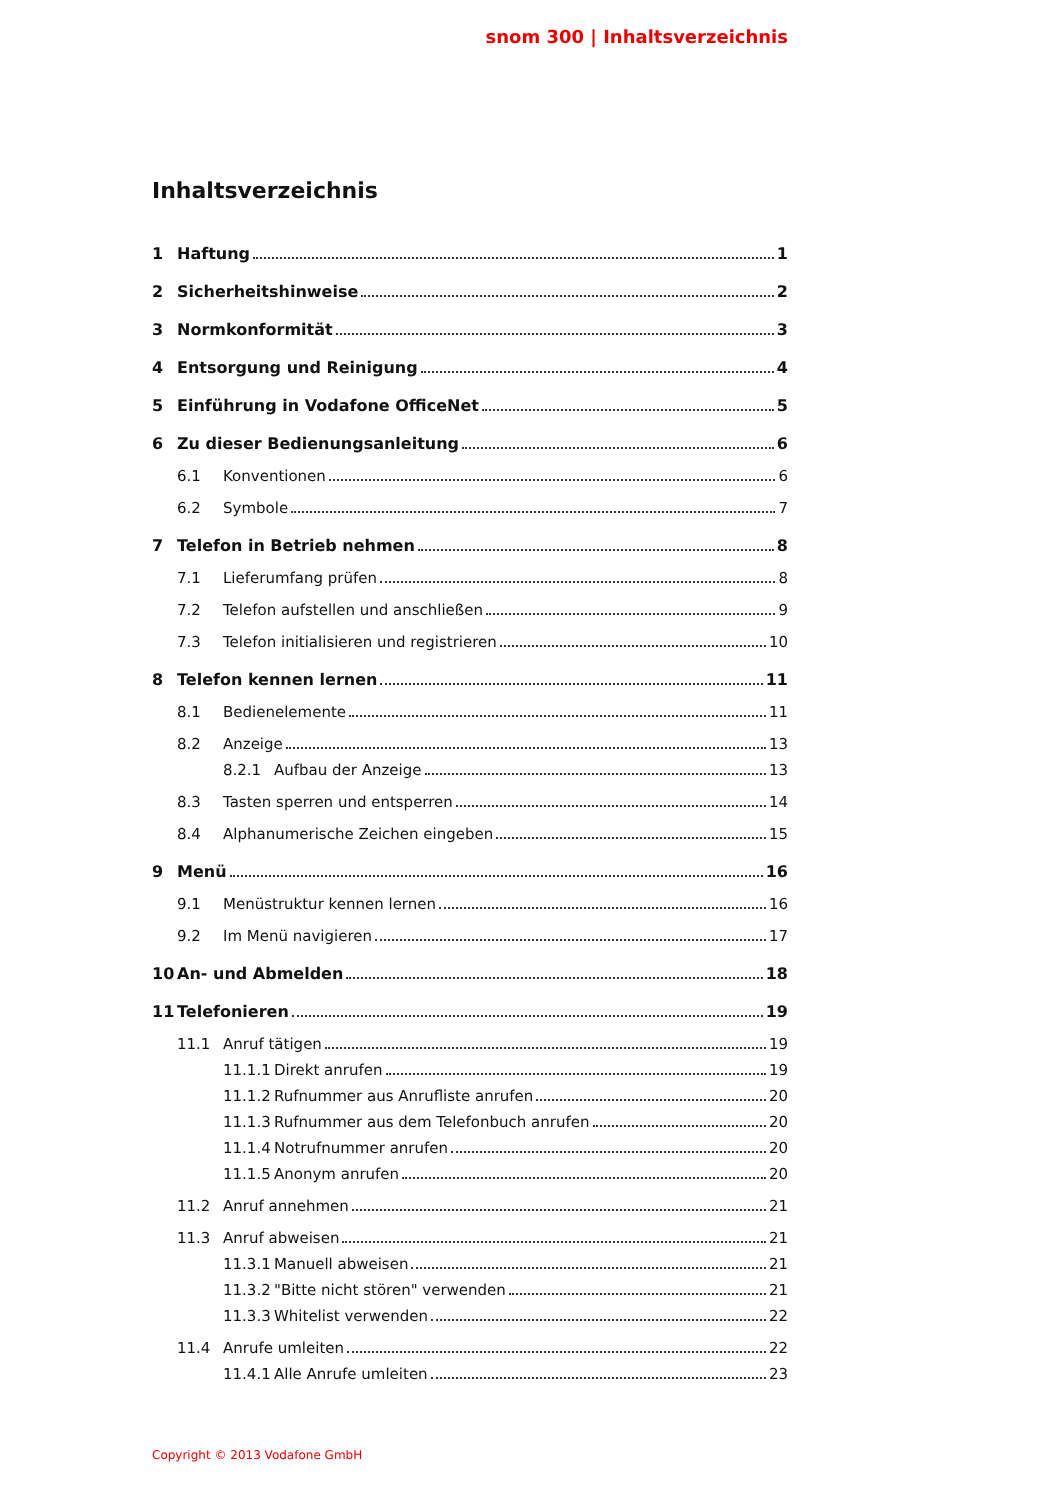snom 300 | Inhaltsverzeichnis
Inhaltsverzeichnis
1 Haftung 1
2 Sicherheitshinweise 2
3 Normkonformität 3
4 Entsorgung und Reinigung 4
5 Einführung in Vodafone OfficeNet 5
6 Zu dieser Bedienungsanleitung 6
6.1 Konventionen 6
6.2 Symbole 7
7 Telefon in Betrieb nehmen 8
7.1 Lieferumfang prüfen 8
7.2 Telefon aufstellen und anschließen 9
7.3 Telefon initialisieren und registrieren 10
8 Telefon kennen lernen 11
8.1 Bedienelemente 11
8.2 Anzeige 13
8.2.1 Aufbau der Anzeige 13
8.3 Tasten sperren und entsperren 14
8.4 Alphanumerische Zeichen eingeben 15
9 Menü 16
9.1 Menüstruktur kennen lernen 16
9.2 Im Menü navigieren 17
10 An- und Abmelden 18
11 Telefonieren 19
11.1 Anruf tätigen 19
11.1.1 Direkt anrufen 19
11.1.2 Rufnummer aus Anrufliste anrufen 20
11.1.3 Rufnummer aus dem Telefonbuch anrufen 20
11.1.4 Notrufnummer anrufen 20
11.1.5 Anonym anrufen 20
11.2 Anruf annehmen 21
11.3 Anruf abweisen 21
11.3.1 Manuell abweisen 21
11.3.2 "Bitte nicht stören" verwenden 21
11.3.3 Whitelist verwenden 22
11.4 Anrufe umleiten 22
11.4.1 Alle Anrufe umleiten 23
Copyright © 2013 Vodafone GmbH